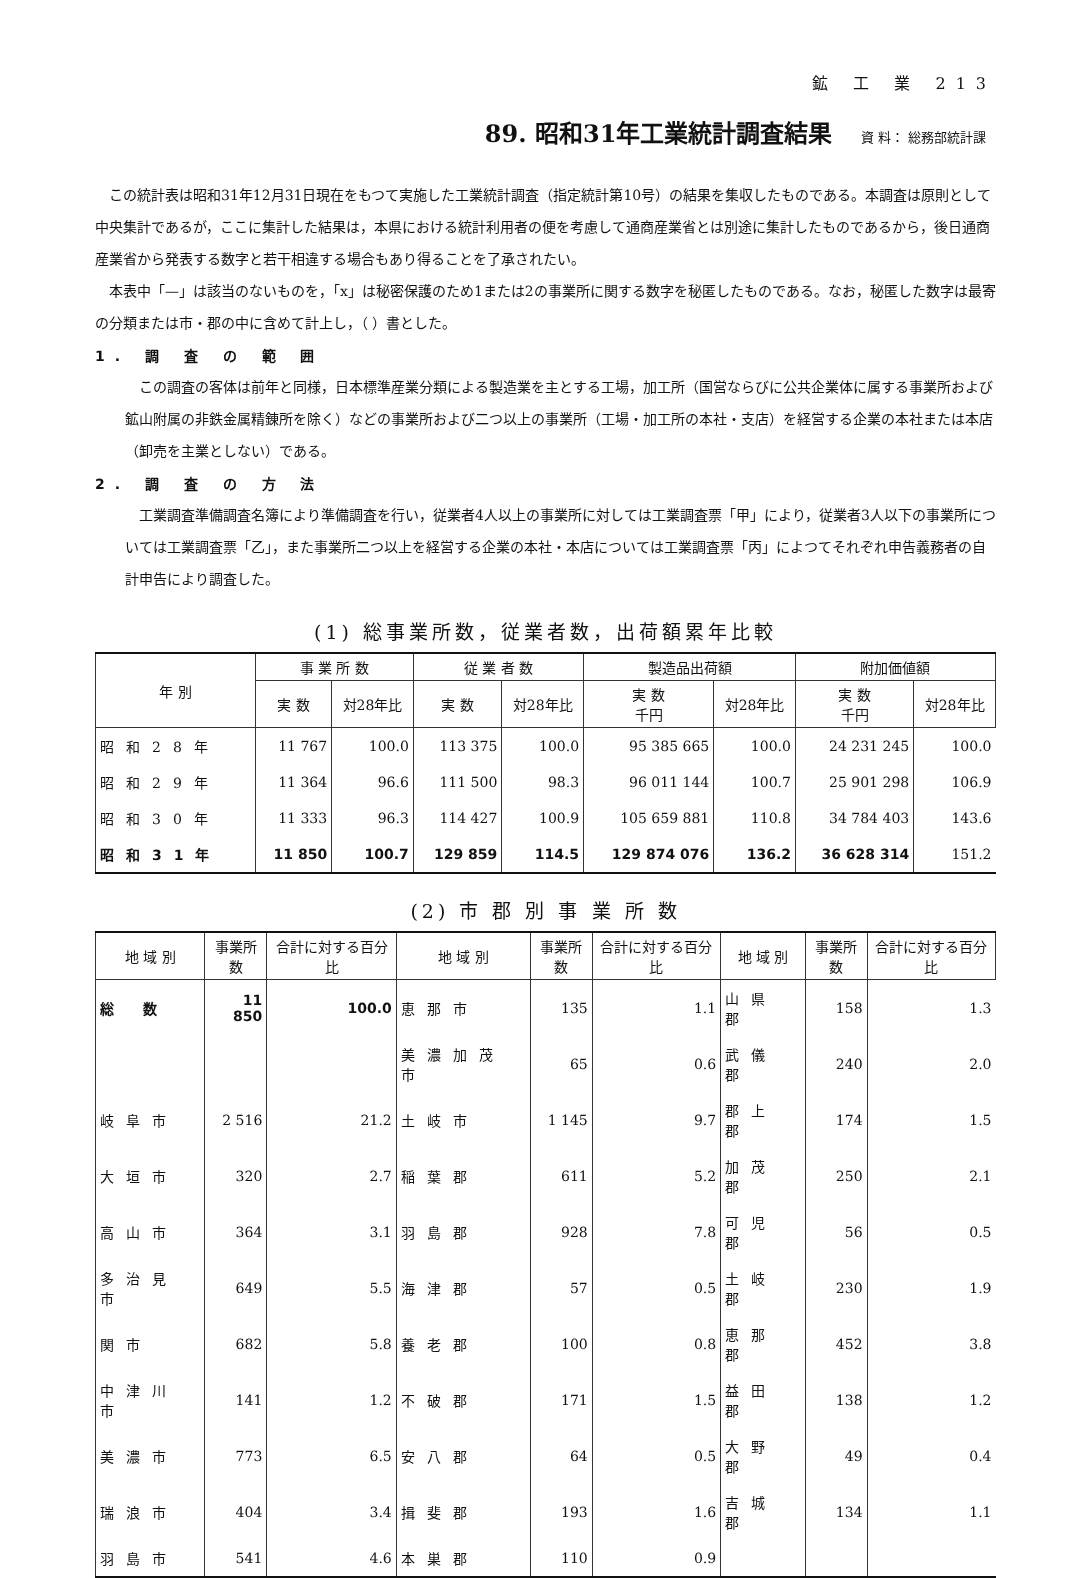鉱 工 業 213
89. 昭和31年工業統計調査結果 資 料： 総務部統計課
この統計表は昭和31年12月31日現在をもつて実施した工業統計調査（指定統計第10号）の結果を集収したものである。本調査は原則として中央集計であるが，ここに集計した結果は，本県における統計利用者の便を考慮して通商産業省とは別途に集計したものであるから，後日通商産業省から発表する数字と若干相違する場合もあり得ることを了承されたい。
本表中「—」は該当のないものを，「x」は秘密保護のため1または2の事業所に関する数字を秘匿したものである。なお，秘匿した数字は最寄の分類または市・郡の中に含めて計上し，（ ）書とした。
1. 調 査 の 範 囲
この調査の客体は前年と同様，日本標準産業分類による製造業を主とする工場，加工所（国営ならびに公共企業体に属する事業所および鉱山附属の非鉄金属精錬所を除く）などの事業所および二つ以上の事業所（工場・加工所の本社・支店）を経営する企業の本社または本店（卸売を主業としない）である。
2. 調 査 の 方 法
工業調査準備調査名簿により準備調査を行い，従業者4人以上の事業所に対しては工業調査票「甲」により，従業者3人以下の事業所については工業調査票「乙」，また事業所二つ以上を経営する企業の本社・本店については工業調査票「丙」によつてそれぞれ申告義務者の自計申告により調査した。
(1) 総事業所数，従業者数，出荷額累年比較
| 年 別 | 事 業 所 数 | | 従 業 者 数 | | 製造品出荷額 | | 附加価値額 | |
| --- | --- | --- | --- | --- | --- | --- | --- | --- |
| | 実 数 | 対28年比 | 実 数 | 対28年比 | 実 数 千円 | 対28年比 | 実 数 千円 | 対28年比 |
| 昭和28年 | 11 767 | 100.0 | 113 375 | 100.0 | 95 385 665 | 100.0 | 24 231 245 | 100.0 |
| 昭和29年 | 11 364 | 96.6 | 111 500 | 98.3 | 96 011 144 | 100.7 | 25 901 298 | 106.9 |
| 昭和30年 | 11 333 | 96.3 | 114 427 | 100.9 | 105 659 881 | 110.8 | 34 784 403 | 143.6 |
| 昭和31年 | 11 850 | 100.7 | 129 859 | 114.5 | 129 874 076 | 136.2 | 36 628 314 | 151.2 |
(2) 市 郡 別 事 業 所 数
| 地 域 別 | 事業所数 | 合計に対する百分比 | 地 域 別 | 事業所数 | 合計に対する百分比 | 地 域 別 | 事業所数 | 合計に対する百分比 |
| --- | --- | --- | --- | --- | --- | --- | --- | --- |
| 総 数 | 11 850 | 100.0 | 恵那市 | 135 | 1.1 | 山県郡 | 158 | 1.3 |
| | | | 美濃加茂市 | 65 | 0.6 | 武儀郡 | 240 | 2.0 |
| 岐阜市 | 2 516 | 21.2 | 土岐市 | 1 145 | 9.7 | 郡上郡 | 174 | 1.5 |
| 大垣市 | 320 | 2.7 | 稲葉郡 | 611 | 5.2 | 加茂郡 | 250 | 2.1 |
| 高山市 | 364 | 3.1 | 羽島郡 | 928 | 7.8 | 可児郡 | 56 | 0.5 |
| 多治見市 | 649 | 5.5 | 海津郡 | 57 | 0.5 | 土岐郡 | 230 | 1.9 |
| 関市 | 682 | 5.8 | 養老郡 | 100 | 0.8 | 恵那郡 | 452 | 3.8 |
| 中津川市 | 141 | 1.2 | 不破郡 | 171 | 1.5 | 益田郡 | 138 | 1.2 |
| 美濃市 | 773 | 6.5 | 安八郡 | 64 | 0.5 | 大野郡 | 49 | 0.4 |
| 瑞浪市 | 404 | 3.4 | 揖斐郡 | 193 | 1.6 | 吉城郡 | 134 | 1.1 |
| 羽島市 | 541 | 4.6 | 本巣郡 | 110 | 0.9 | | | |